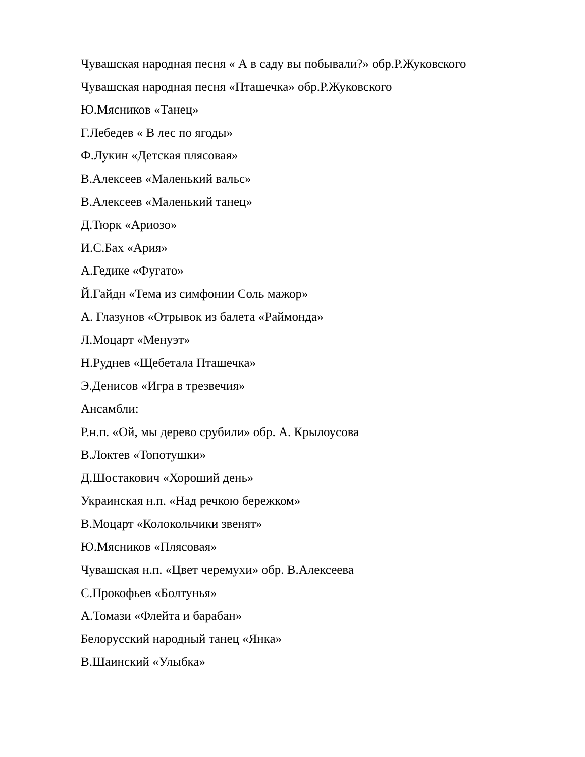Чувашская народная песня « А в саду вы побывали?» обр.Р.Жуковского
Чувашская народная песня «Пташечка» обр.Р.Жуковского
Ю.Мясников «Танец»
Г.Лебедев « В лес по ягоды»
Ф.Лукин «Детская плясовая»
В.Алексеев «Маленький вальс»
В.Алексеев «Маленький танец»
Д.Тюрк «Ариозо»
И.С.Бах «Ария»
А.Гедике «Фугато»
Й.Гайдн «Тема из симфонии Соль мажор»
А. Глазунов «Отрывок из балета «Раймонда»
Л.Моцарт «Менуэт»
Н.Руднев «Щебетала Пташечка»
Э.Денисов «Игра в трезвечия»
Ансамбли:
Р.н.п. «Ой, мы дерево срубили» обр. А. Крылоусова
В.Локтев «Топотушки»
Д.Шостакович «Хороший день»
Украинская н.п. «Над речкою бережком»
В.Моцарт «Колокольчики звенят»
Ю.Мясников «Плясовая»
Чувашская н.п. «Цвет черемухи» обр. В.Алексеева
С.Прокофьев «Болтунья»
А.Томази «Флейта и барабан»
Белорусский народный танец «Янка»
В.Шаинский «Улыбка»